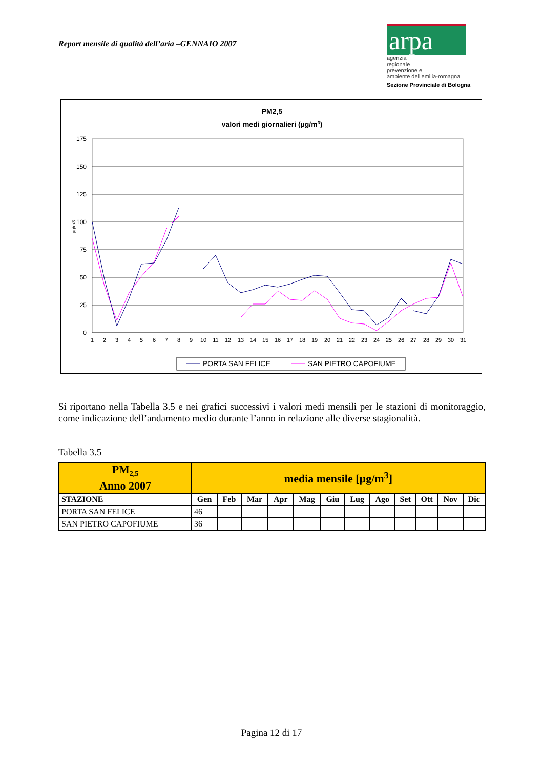Report mensile di qualità dell’aria –GENNAIO 2007
arpa
agenzia
regionale
prevenzione e
ambiente dell'emilia-romagna
Sezione Provinciale di Bologna
PM2,5
valori medi giornalieri (µg/m3)
0
25
50
75
100
125
150
175
µg/m3
1
2
3
4
5
6
7
8
9
10
11
12
13
14
15
16
17
18
19
20
21
22
23
24
25
26
27
28
29
30
31
PORTA SAN FELICE
SAN PIETRO CAPOFIUME
Si riportano nella Tabella 3.5 e nei grafici successivi i valori medi mensili per le stazioni di monitoraggio, come indicazione dell’andamento medio durante l’anno in relazione alle diverse stagionalità.
Tabella 3.5
| PM<sub>2,5</sub> Anno 2007 | media mensile [µg/m<sup>3</sup>] | | | | | | | | | | | |
| --- | --- | --- | --- | --- | --- | --- | --- | --- | --- | --- | --- | --- |
| STAZIONE | Gen | Feb | Mar | Apr | Mag | Giu | Lug | Ago | Set | Ott | Nov | Dic |
| PORTA SAN FELICE | 46 | | | | | | | | | | | |
| SAN PIETRO CAPOFIUME | 36 | | | | | | | | | | | |
Pagina 12 di 17